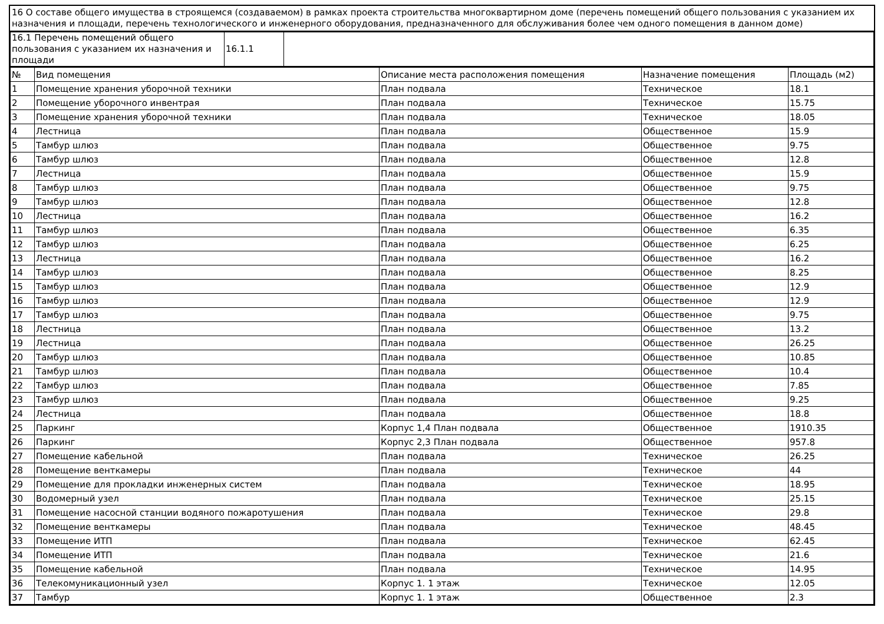16 О составе общего имущества в строящемся (создаваемом) в рамках проекта строительства многоквартирном доме (перечень помещений общего пользования с указанием их назначения и площади, перечень технологического и инженерного оборудования, предназначенного для обслуживания более чем одного помещения в данном доме)
| 16.1 Перечень помещений общего пользования с указанием их назначения и площади | 16.1.1 | |
| № | Вид помещения | Описание места расположения помещения | Назначение помещения | Площадь (м2) |
| --- | --- | --- | --- | --- |
| 1 | Помещение хранения уборочной техники | План подвала | Техническое | 18.1 |
| 2 | Помещение уборочного инвентрая | План подвала | Техническое | 15.75 |
| 3 | Помещение хранения уборочной техники | План подвала | Техническое | 18.05 |
| 4 | Лестница | План подвала | Общественное | 15.9 |
| 5 | Тамбур шлюз | План подвала | Общественное | 9.75 |
| 6 | Тамбур шлюз | План подвала | Общественное | 12.8 |
| 7 | Лестница | План подвала | Общественное | 15.9 |
| 8 | Тамбур шлюз | План подвала | Общественное | 9.75 |
| 9 | Тамбур шлюз | План подвала | Общественное | 12.8 |
| 10 | Лестница | План подвала | Общественное | 16.2 |
| 11 | Тамбур шлюз | План подвала | Общественное | 6.35 |
| 12 | Тамбур шлюз | План подвала | Общественное | 6.25 |
| 13 | Лестница | План подвала | Общественное | 16.2 |
| 14 | Тамбур шлюз | План подвала | Общественное | 8.25 |
| 15 | Тамбур шлюз | План подвала | Общественное | 12.9 |
| 16 | Тамбур шлюз | План подвала | Общественное | 12.9 |
| 17 | Тамбур шлюз | План подвала | Общественное | 9.75 |
| 18 | Лестница | План подвала | Общественное | 13.2 |
| 19 | Лестница | План подвала | Общественное | 26.25 |
| 20 | Тамбур шлюз | План подвала | Общественное | 10.85 |
| 21 | Тамбур шлюз | План подвала | Общественное | 10.4 |
| 22 | Тамбур шлюз | План подвала | Общественное | 7.85 |
| 23 | Тамбур шлюз | План подвала | Общественное | 9.25 |
| 24 | Лестница | План подвала | Общественное | 18.8 |
| 25 | Паркинг | Корпус 1,4 План подвала | Общественное | 1910.35 |
| 26 | Паркинг | Корпус 2,3 План подвала | Общественное | 957.8 |
| 27 | Помещение кабельной | План подвала | Техническое | 26.25 |
| 28 | Помещение венткамеры | План подвала | Техническое | 44 |
| 29 | Помещение для прокладки инженерных систем | План подвала | Техническое | 18.95 |
| 30 | Водомерный узел | План подвала | Техническое | 25.15 |
| 31 | Помещение насосной станции водяного пожаротушения | План подвала | Техническое | 29.8 |
| 32 | Помещение венткамеры | План подвала | Техническое | 48.45 |
| 33 | Помещение ИТП | План подвала | Техническое | 62.45 |
| 34 | Помещение ИТП | План подвала | Техническое | 21.6 |
| 35 | Помещение кабельной | План подвала | Техническое | 14.95 |
| 36 | Телекомуникационный узел | Корпус 1. 1 этаж | Техническое | 12.05 |
| 37 | Тамбур | Корпус 1. 1 этаж | Общественное | 2.3 |